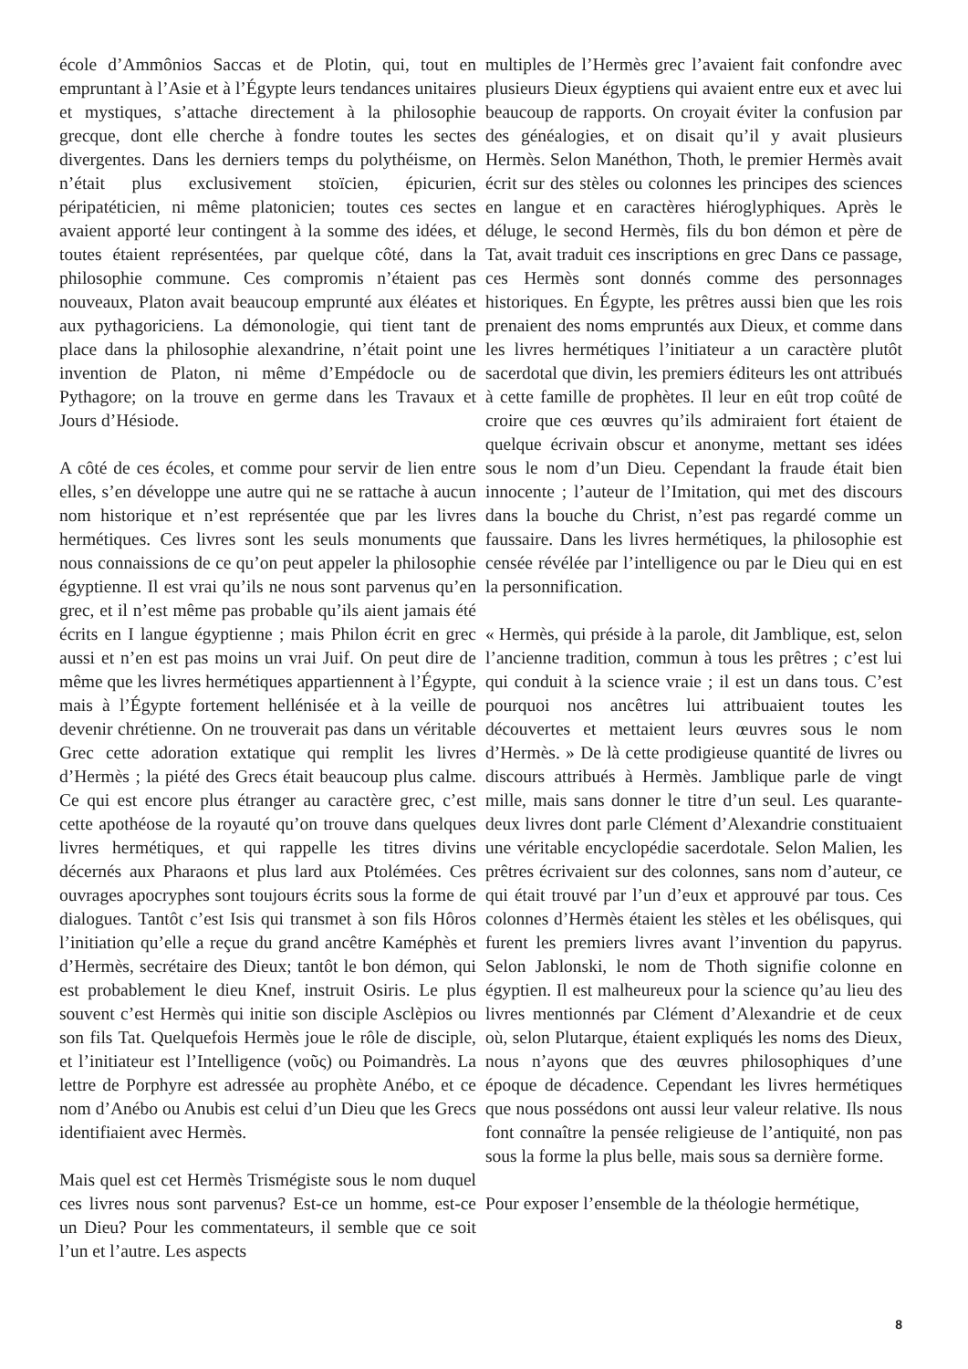école d’Ammônios Saccas et de Plotin, qui, tout en empruntant à l’Asie et à l’Égypte leurs tendances unitaires et mystiques, s’attache directement à la philosophie grecque, dont elle cherche à fondre toutes les sectes divergentes. Dans les derniers temps du polythéisme, on n’était plus exclusivement stoïcien, épicurien, péripatéticien, ni même platonicien; toutes ces sectes avaient apporté leur contingent à la somme des idées, et toutes étaient représentées, par quelque côté, dans la philosophie commune. Ces compromis n’étaient pas nouveaux, Platon avait beaucoup emprunté aux éléates et aux pythagoriciens. La démonologie, qui tient tant de place dans la philosophie alexandrine, n’était point une invention de Platon, ni même d’Empédocle ou de Pythagore; on la trouve en germe dans les Travaux et Jours d’Hésiode.
A côté de ces écoles, et comme pour servir de lien entre elles, s’en développe une autre qui ne se rattache à aucun nom historique et n’est représentée que par les livres hermétiques. Ces livres sont les seuls monuments que nous connaissions de ce qu’on peut appeler la philosophie égyptienne. Il est vrai qu’ils ne nous sont parvenus qu’en grec, et il n’est même pas probable qu’ils aient jamais été écrits en I langue égyptienne ; mais Philon écrit en grec aussi et n’en est pas moins un vrai Juif. On peut dire de même que les livres hermétiques appartiennent à l’Égypte, mais à l’Égypte fortement hellénisée et à la veille de devenir chrétienne. On ne trouverait pas dans un véritable Grec cette adoration extatique qui remplit les livres d’Hermès ; la piété des Grecs était beaucoup plus calme. Ce qui est encore plus étranger au caractère grec, c’est cette apothéose de la royauté qu’on trouve dans quelques livres hermétiques, et qui rappelle les titres divins décernés aux Pharaons et plus lard aux Ptolémées. Ces ouvrages apocryphes sont toujours écrits sous la forme de dialogues. Tantôt c’est Isis qui transmet à son fils Hôros l’initiation qu’elle a reçue du grand ancêtre Kaméphès et d’Hermès, secrétaire des Dieux; tantôt le bon démon, qui est probablement le dieu Knef, instruit Osiris. Le plus souvent c’est Hermès qui initie son disciple Asclèpios ou son fils Tat. Quelquefois Hermès joue le rôle de disciple, et l’initiateur est l’Intelligence (νοῦς) ou Poimandrès. La lettre de Porphyre est adressée au prophète Anébo, et ce nom d’Anébo ou Anubis est celui d’un Dieu que les Grecs identifiaient avec Hermès.
Mais quel est cet Hermès Trismégiste sous le nom duquel ces livres nous sont parvenus? Est-ce un homme, est-ce un Dieu? Pour les commentateurs, il semble que ce soit l’un et l’autre. Les aspects
multiples de l’Hermès grec l’avaient fait confondre avec plusieurs Dieux égyptiens qui avaient entre eux et avec lui beaucoup de rapports. On croyait éviter la confusion par des généalogies, et on disait qu’il y avait plusieurs Hermès. Selon Manéthon, Thoth, le premier Hermès avait écrit sur des stèles ou colonnes les principes des sciences en langue et en caractères hiéroglyphiques. Après le déluge, le second Hermès, fils du bon démon et père de Tat, avait traduit ces inscriptions en grec Dans ce passage, ces Hermès sont donnés comme des personnages historiques. En Égypte, les prêtres aussi bien que les rois prenaient des noms empruntés aux Dieux, et comme dans les livres hermétiques l’initiateur a un caractère plutôt sacerdotal que divin, les premiers éditeurs les ont attribués à cette famille de prophètes. Il leur en eût trop coûté de croire que ces œuvres qu’ils admiraient fort étaient de quelque écrivain obscur et anonyme, mettant ses idées sous le nom d’un Dieu. Cependant la fraude était bien innocente ; l’auteur de l’Imitation, qui met des discours dans la bouche du Christ, n’est pas regardé comme un faussaire. Dans les livres hermétiques, la philosophie est censée révélée par l’intelligence ou par le Dieu qui en est la personnification.
« Hermès, qui préside à la parole, dit Jamblique, est, selon l’ancienne tradition, commun à tous les prêtres ; c’est lui qui conduit à la science vraie ; il est un dans tous. C’est pourquoi nos ancêtres lui attribuaient toutes les découvertes et mettaient leurs œuvres sous le nom d’Hermès. » De là cette prodigieuse quantité de livres ou discours attribués à Hermès. Jamblique parle de vingt mille, mais sans donner le titre d’un seul. Les quarante-deux livres dont parle Clément d’Alexandrie constituaient une véritable encyclopédie sacerdotale. Selon Malien, les prêtres écrivaient sur des colonnes, sans nom d’auteur, ce qui était trouvé par l’un d’eux et approuvé par tous. Ces colonnes d’Hermès étaient les stèles et les obélisques, qui furent les premiers livres avant l’invention du papyrus. Selon Jablonski, le nom de Thoth signifie colonne en égyptien. Il est malheureux pour la science qu’au lieu des livres mentionnés par Clément d’Alexandrie et de ceux où, selon Plutarque, étaient expliqués les noms des Dieux, nous n’ayons que des œuvres philosophiques d’une époque de décadence. Cependant les livres hermétiques que nous possédons ont aussi leur valeur relative. Ils nous font connaître la pensée religieuse de l’antiquité, non pas sous la forme la plus belle, mais sous sa dernière forme.
Pour exposer l’ensemble de la théologie hermétique,
8